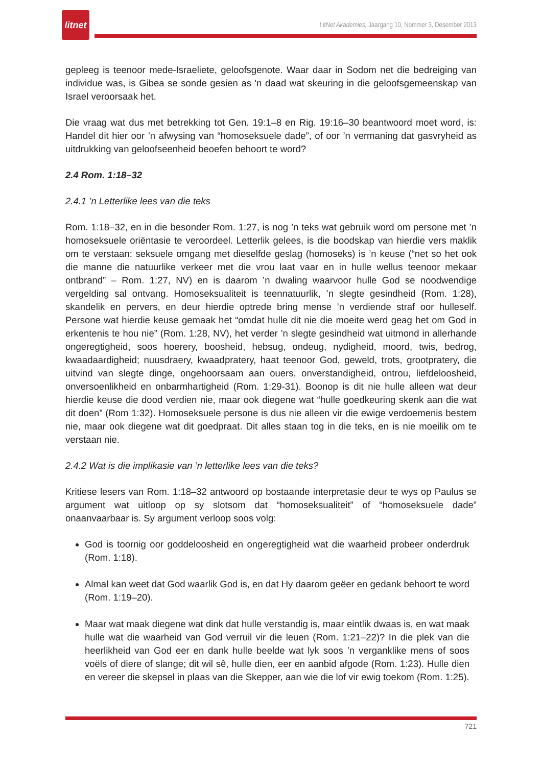litnet
LitNet Akademies, Jaargang 10, Nommer 3, Desember 2013
gepleeg is teenoor mede-Israeliete, geloofsgenote. Waar daar in Sodom net die bedreiging van individue was, is Gibea se sonde gesien as 'n daad wat skeuring in die geloofsgemeenskap van Israel veroorsaak het.
Die vraag wat dus met betrekking tot Gen. 19:1–8 en Rig. 19:16–30 beantwoord moet word, is: Handel dit hier oor ’n afwysing van “homoseksuele dade”, of oor ’n vermaning dat gasvryheid as uitdrukking van geloofseenheid beoefen behoort te word?
2.4 Rom. 1:18–32
2.4.1 ’n Letterlike lees van die teks
Rom. 1:18–32, en in die besonder Rom. 1:27, is nog ’n teks wat gebruik word om persone met ’n homoseksuele oriëntasie te veroordeel. Letterlik gelees, is die boodskap van hierdie vers maklik om te verstaan: seksuele omgang met dieselfde geslag (homoseks) is ’n keuse (“net so het ook die manne die natuurlike verkeer met die vrou laat vaar en in hulle wellus teenoor mekaar ontbrand” – Rom. 1:27, NV) en is daarom ’n dwaling waarvoor hulle God se noodwendige vergelding sal ontvang. Homoseksualiteit is teennatuurlik, ’n slegte gesindheid (Rom. 1:28), skandelik en pervers, en deur hierdie optrede bring mense ’n verdiende straf oor hulleself. Persone wat hierdie keuse gemaak het “omdat hulle dit nie die moeite werd geag het om God in erkentenis te hou nie” (Rom. 1:28, NV), het verder ’n slegte gesindheid wat uitmond in allerhande ongeregtigheid, soos hoerery, boosheid, hebsug, ondeug, nydigheid, moord, twis, bedrog, kwaadaardigheid; nuusdraery, kwaadpratery, haat teenoor God, geweld, trots, grootpratery, die uitvind van slegte dinge, ongehoorsaam aan ouers, onverstandigheid, ontrou, liefdeloosheid, onversoenlikheid en onbarmhartigheid (Rom. 1:29-31). Boonop is dit nie hulle alleen wat deur hierdie keuse die dood verdien nie, maar ook diegene wat “hulle goedkeuring skenk aan die wat dit doen” (Rom 1:32). Homoseksuele persone is dus nie alleen vir die ewige verdoemenis bestem nie, maar ook diegene wat dit goedpraat. Dit alles staan tog in die teks, en is nie moeilik om te verstaan nie.
2.4.2 Wat is die implikasie van ’n letterlike lees van die teks?
Kritiese lesers van Rom. 1:18–32 antwoord op bostaande interpretasie deur te wys op Paulus se argument wat uitloop op sy slotsom dat “homoseksualiteit” of “homoseksuele dade” onaanvaarbaar is. Sy argument verloop soos volg:
God is toornig oor goddeloosheid en ongeregtigheid wat die waarheid probeer onderdruk (Rom. 1:18).
Almal kan weet dat God waarlik God is, en dat Hy daarom geëer en gedank behoort te word (Rom. 1:19–20).
Maar wat maak diegene wat dink dat hulle verstandig is, maar eintlik dwaas is, en wat maak hulle wat die waarheid van God verruil vir die leuen (Rom. 1:21–22)? In die plek van die heerlikheid van God eer en dank hulle beelde wat lyk soos ’n verganklike mens of soos voëls of diere of slange; dit wil sê, hulle dien, eer en aanbid afgode (Rom. 1:23). Hulle dien en vereer die skepsel in plaas van die Skepper, aan wie die lof vir ewig toekom (Rom. 1:25).
721